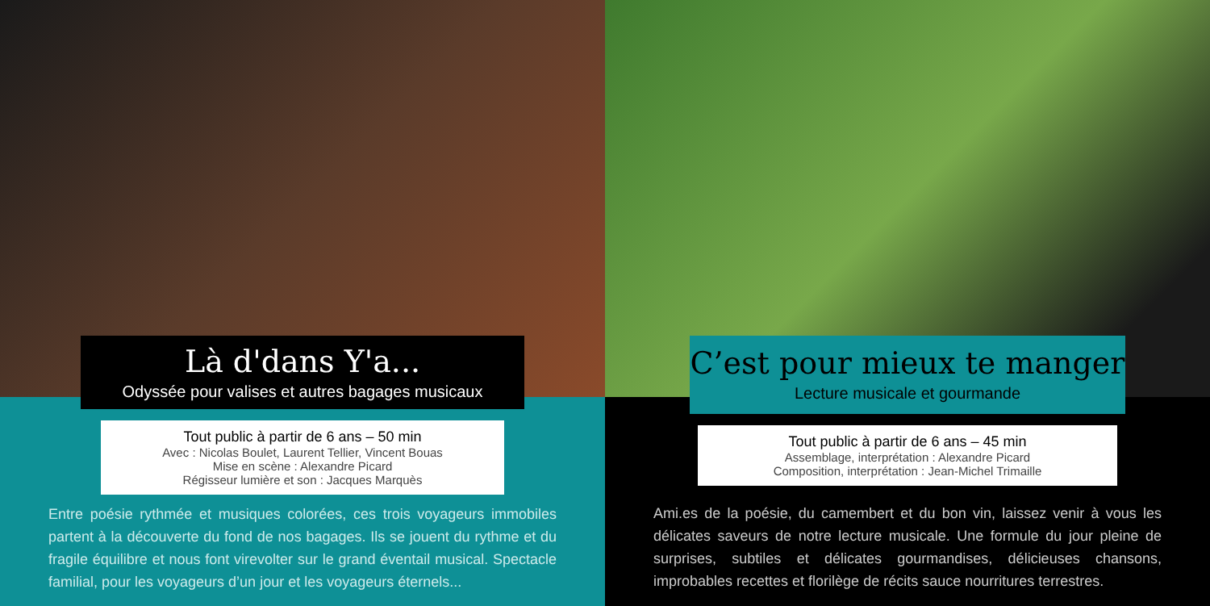Là d'dans Y'a...
Odyssée pour valises et autres bagages musicaux
Tout public à partir de 6 ans – 50 min
Avec : Nicolas Boulet, Laurent Tellier, Vincent Bouas
Mise en scène : Alexandre Picard
Régisseur lumière et son : Jacques Marquès
Entre poésie rythmée et musiques colorées, ces trois voyageurs immobiles partent à la découverte du fond de nos bagages. Ils se jouent du rythme et du fragile équilibre et nous font virevolter sur le grand éventail musical. Spectacle familial, pour les voyageurs d’un jour et les voyageurs éternels...
C’est pour mieux te manger
Lecture musicale et gourmande
Tout public à partir de 6 ans – 45 min
Assemblage, interprétation : Alexandre Picard
Composition, interprétation : Jean-Michel Trimaille
Ami.es de la poésie, du camembert et du bon vin, laissez venir à vous les délicates saveurs de notre lecture musicale. Une formule du jour pleine de surprises, subtiles et délicates gourmandises, délicieuses chansons, improbables recettes et florilège de récits sauce nourritures terrestres.